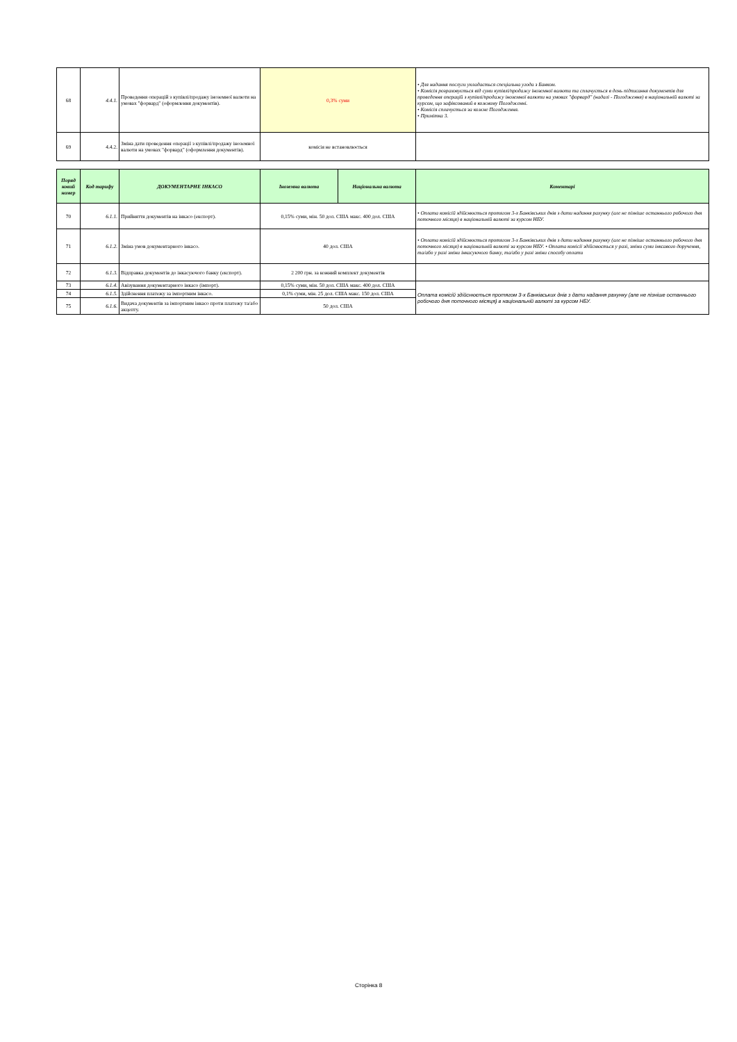| 68 | 4.4.1. | Проведення операцій з купівлі/продажу іноземної валюти на умовах "форвард" (оформлення документів). | 0,3% суми | | • Для надання послуги укладається спеціальна угода з Банком. • Комісія розраховується від суми купівлі/продажу іноземної валюти та сплачується в день підписання документів для проведення операцій з купівлі/продажу іноземної валюти на умовах "форвард" (надалі - Погодження) в національній валюті за курсом, що зафіксований в кожному Погодженні. • Комісія сплачується за кожне Погодження. • Примітка 3. |
| 69 | 4.4.2. | Зміна дати проведення операції з купівлі/продажу іноземної валюти на умовах "форвард" (оформлення документів). | комісія не встановлюється | | |
| Поряд ковий номер | Код тарифу | ДОКУМЕНТАРНЕ ІНКАСО | Іноземна валюта | Національна валюта | Коментарі |
| 70 | 6.1.1. | Прийняття документів на інкасо (експорт). | 0,15% суми, мін. 50 дол. США макс. 400 дол. США | | • Оплата комісій здійснюється протягом 3-х Банківських днів з дати надання рахунку (але не пізніше останнього робочого дня поточного місяця) в національній валюті за курсом НБУ. |
| 71 | 6.1.2. | Зміна умов документарного інкасо. | 40 дол. США | | • Оплата комісій здійснюється протягом 3-х Банківських днів з дати надання рахунку (але не пізніше останнього робочого дня поточного місяця) в національній валюті за курсом НБУ. • Оплата комісії здійснюється у разі, зміни суми інксавого доручення, та/або у разі зміни інкасуючого банку, та/або у разі зміни способу оплати |
| 72 | 6.1.3. | Відправка документів до інкасуючого банку (експорт). | 2 200 грн. за кожний комплект документів | | |
| 73 | 6.1.4. | Авізування документарного інкасо (імпорт). | 0,15% суми, мін. 50 дол. США макс. 400 дол. США | | Оплата комісій здійснюється протягом 3-х Банківських днів з дати надання рахунку (але не пізніше останнього робочого дня поточного місяця) в національній валюті за курсом НБУ. |
| 74 | 6.1.5. | Здійснення платежу за імпортним інкасо. | 0,1% суми, мін. 25 дол. США макс. 150 дол. США | | |
| 75 | 6.1.6. | Видача документів за імпортним інкасо проти платежу та/або акцепту. | 50 дол. США | | |
Сторінка 8